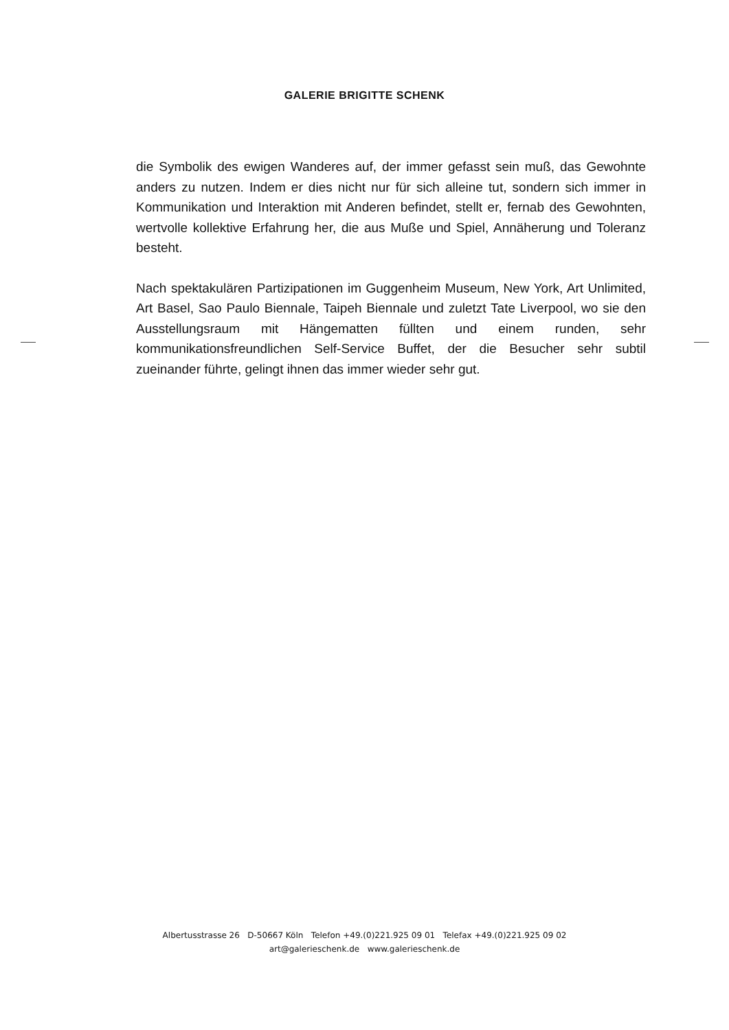GALERIE BRIGITTE SCHENK
die Symbolik des ewigen Wanderes auf, der immer gefasst sein muß, das Gewohnte anders zu nutzen. Indem er dies nicht nur für sich alleine tut, sondern sich immer in Kommunikation und Interaktion mit Anderen befindet, stellt er, fernab des Gewohnten, wertvolle kollektive Erfahrung her, die aus Muße und Spiel, Annäherung und Toleranz besteht.
Nach spektakulären Partizipationen im Guggenheim Museum, New York, Art Unlimited, Art Basel, Sao Paulo Biennale, Taipeh Biennale und zuletzt Tate Liverpool, wo sie den Ausstellungsraum mit Hängematten füllten und einem runden, sehr kommunikationsfreundlichen Self-Service Buffet, der die Besucher sehr subtil zueinander führte, gelingt ihnen das immer wieder sehr gut.
Albertusstrasse 26 D-50667 Köln Telefon +49.(0)221.925 09 01 Telefax +49.(0)221.925 09 02
art@galerieschenk.de www.galerieschenk.de